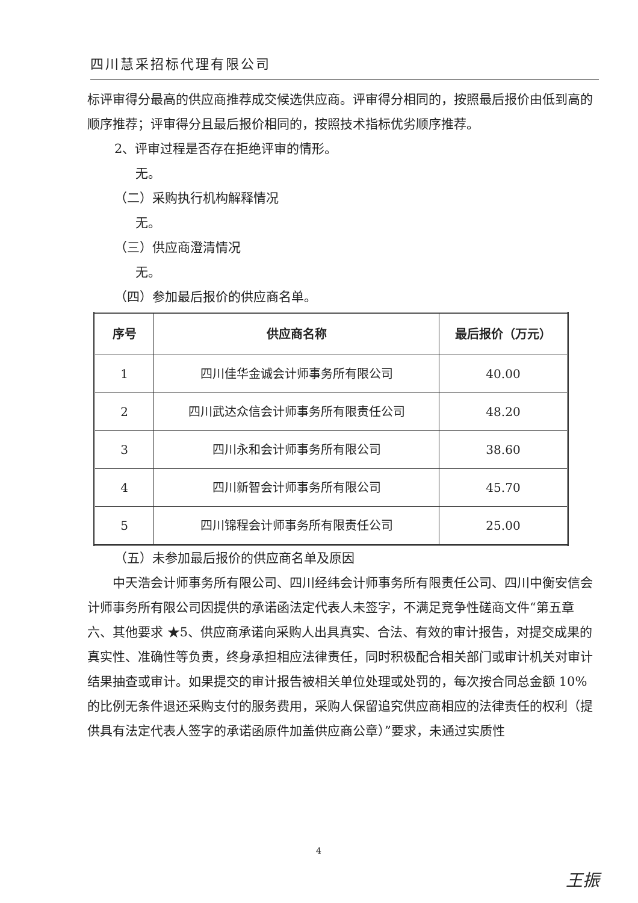四川慧采招标代理有限公司
标评审得分最高的供应商推荐成交候选供应商。评审得分相同的，按照最后报价由低到高的顺序推荐；评审得分且最后报价相同的，按照技术指标优劣顺序推荐。
2、评审过程是否存在拒绝评审的情形。
无。
（二）采购执行机构解释情况
无。
（三）供应商澄清情况
无。
（四）参加最后报价的供应商名单。
| 序号 | 供应商名称 | 最后报价（万元） |
| --- | --- | --- |
| 1 | 四川佳华金诚会计师事务所有限公司 | 40.00 |
| 2 | 四川武达众信会计师事务所有限责任公司 | 48.20 |
| 3 | 四川永和会计师事务所有限公司 | 38.60 |
| 4 | 四川新智会计师事务所有限公司 | 45.70 |
| 5 | 四川锦程会计师事务所有限责任公司 | 25.00 |
（五）未参加最后报价的供应商名单及原因
中天浩会计师事务所有限公司、四川经纬会计师事务所有限责任公司、四川中衡安信会计师事务所有限公司因提供的承诺函法定代表人未签字，不满足竞争性磋商文件“第五章 六、其他要求 ★5、供应商承诺向采购人出具真实、合法、有效的审计报告，对提交成果的真实性、准确性等负责，终身承担相应法律责任，同时积极配合相关部门或审计机关对审计结果抽查或审计。如果提交的审计报告被相关单位处理或处罚的，每次按合同总金额 10%的比例无条件退还采购支付的服务费用，采购人保留追究供应商相应的法律责任的权利（提供具有法定代表人签字的承诺函原件加盖供应商公章）”要求，未通过实质性
4
王振